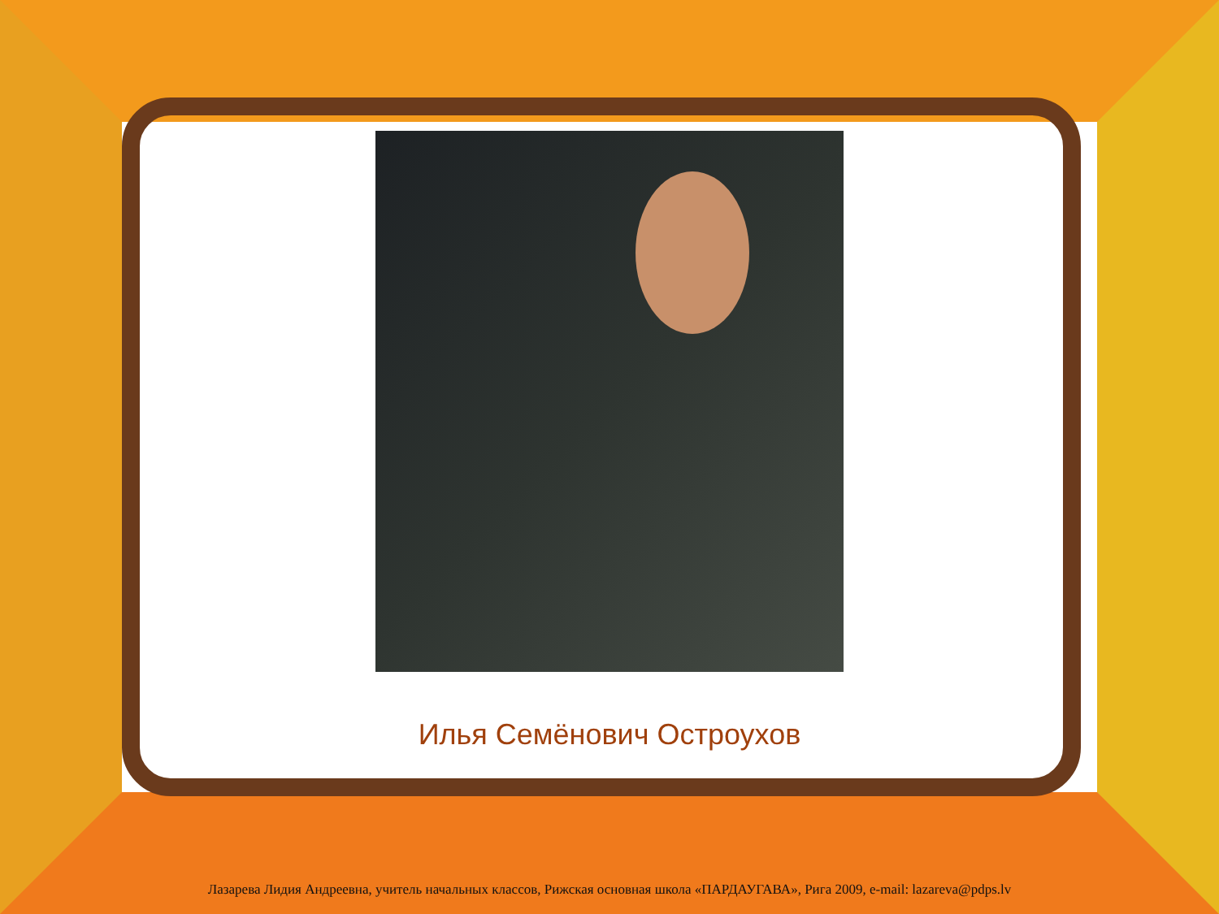Илья Семёнович Остроухов
Лазарева Лидия Андреевна, учитель начальных классов, Рижская основная школа «ПАРДАУГАВА», Рига 2009, e-mail: lazareva@pdps.lv